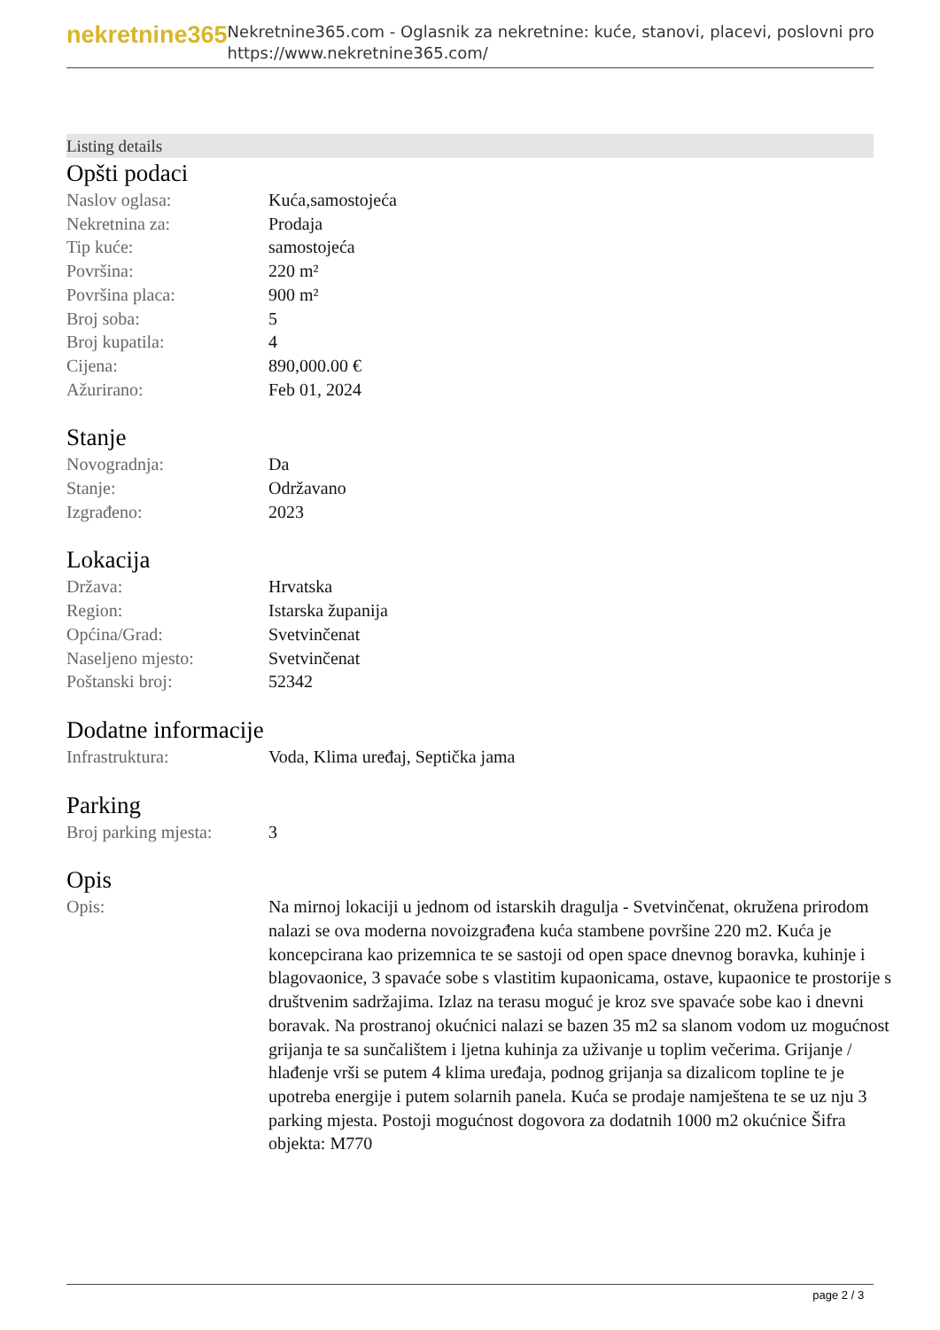nekretnine365
Nekretnine365.com - Oglasnik za nekretnine: kuće, stanovi, placevi, poslovni pro
https://www.nekretnine365.com/
Listing details
Opšti podaci
| Naslov oglasa: | Kuća,samostojeća |
| Nekretnina za: | Prodaja |
| Tip kuće: | samostojeća |
| Površina: | 220 m² |
| Površina placa: | 900 m² |
| Broj soba: | 5 |
| Broj kupatila: | 4 |
| Cijena: | 890,000.00 € |
| Ažurirano: | Feb 01, 2024 |
Stanje
| Novogradnja: | Da |
| Stanje: | Održavano |
| Izgrađeno: | 2023 |
Lokacija
| Država: | Hrvatska |
| Region: | Istarska županija |
| Općina/Grad: | Svetvinčenat |
| Naseljeno mjesto: | Svetvinčenat |
| Poštanski broj: | 52342 |
Dodatne informacije
| Infrastruktura: | Voda, Klima uređaj, Septička jama |
Parking
| Broj parking mjesta: | 3 |
Opis
| Opis: | Na mirnoj lokaciji u jednom od istarskih dragulja - Svetvinčenat, okružena prirodom nalazi se ova moderna novoizgrađena kuća stambene površine 220 m2. Kuća je koncepcirana kao prizemnica te se sastoji od open space dnevnog boravka, kuhinje i blagovaonice, 3 spavaće sobe s vlastitim kupaonicama, ostave, kupaonice te prostorije s društvenim sadržajima. Izlaz na terasu moguć je kroz sve spavaće sobe kao i dnevni boravak. Na prostranoj okućnici nalazi se bazen 35 m2 sa slanom vodom uz mogućnost grijanja te sa sunčalištem i ljetna kuhinja za uživanje u toplim večerima. Grijanje / hlađenje vrši se putem 4 klima uređaja, podnog grijanja sa dizalicom topline te je upotreba energije i putem solarnih panela. Kuća se prodaje namještena te se uz nju 3 parking mjesta. Postoji mogućnost dogovora za dodatnih 1000 m2 okućnice Šifra objekta: M770 |
page 2 / 3